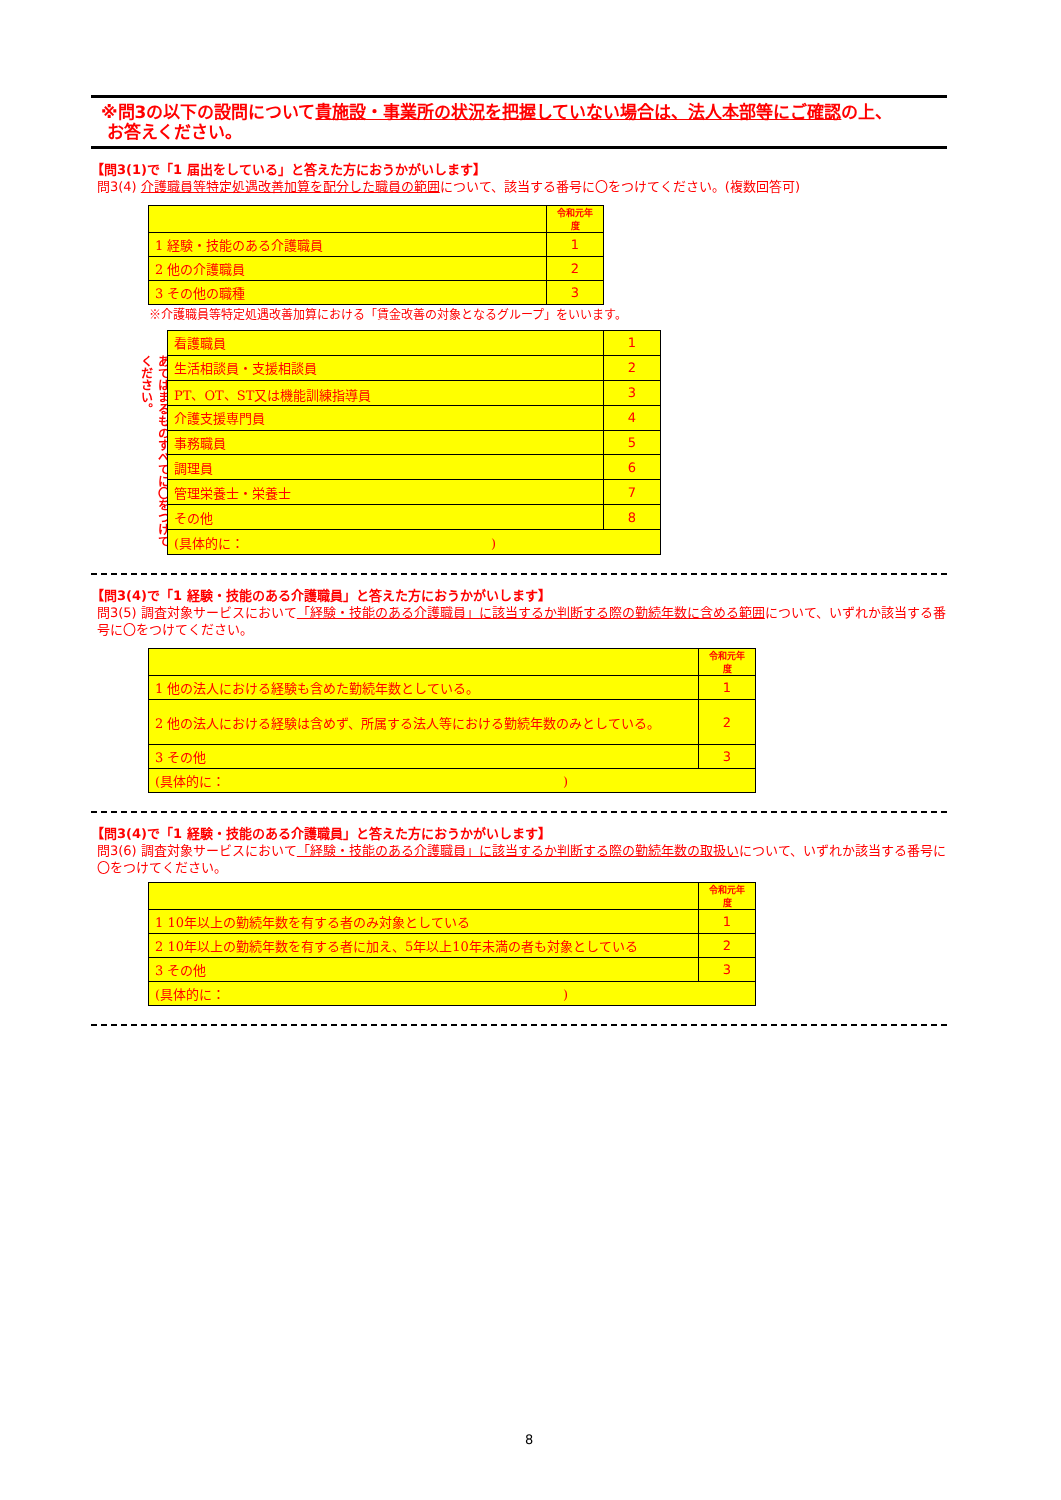※問3の以下の設問について貴施設・事業所の状況を把握していない場合は、法人本部等にご確認の上、
お答えください。
【問3(1)で「1 届出をしている」と答えた方におうかがいします】
問3(4) 介護職員等特定処遇改善加算を配分した職員の範囲について、該当する番号に〇をつけてください。(複数回答可)
| | 令和元年度 |
| 1 経験・技能のある介護職員 | 1 |
| 2 他の介護職員 | 2 |
| 3 その他の職種 | 3 |
※介護職員等特定処遇改善加算における「賃金改善の対象となるグループ」をいいます。
あてはまるものすべてに〇をつけてください。
| 看護職員 | 1 |
| 生活相談員・支援相談員 | 2 |
| PT、OT、ST又は機能訓練指導員 | 3 |
| 介護支援専門員 | 4 |
| 事務職員 | 5 |
| 調理員 | 6 |
| 管理栄養士・栄養士 | 7 |
| その他 | 8 |
| (具体的に： ) | |
【問3(4)で「1 経験・技能のある介護職員」と答えた方におうかがいします】
問3(5) 調査対象サービスにおいて「経験・技能のある介護職員」に該当するか判断する際の勤続年数に含める範囲について、いずれか該当する番号に〇をつけてください。
| | 令和元年度 |
| 1 他の法人における経験も含めた勤続年数としている。 | 1 |
| 2 他の法人における経験は含めず、所属する法人等における勤続年数のみとしている。 | 2 |
| 3 その他 | 3 |
| (具体的に： ) | |
【問3(4)で「1 経験・技能のある介護職員」と答えた方におうかがいします】
問3(6) 調査対象サービスにおいて「経験・技能のある介護職員」に該当するか判断する際の勤続年数の取扱いについて、いずれか該当する番号に〇をつけてください。
| | 令和元年度 |
| 1 10年以上の勤続年数を有する者のみ対象としている | 1 |
| 2 10年以上の勤続年数を有する者に加え、5年以上10年未満の者も対象としている | 2 |
| 3 その他 | 3 |
| (具体的に： ) | |
8